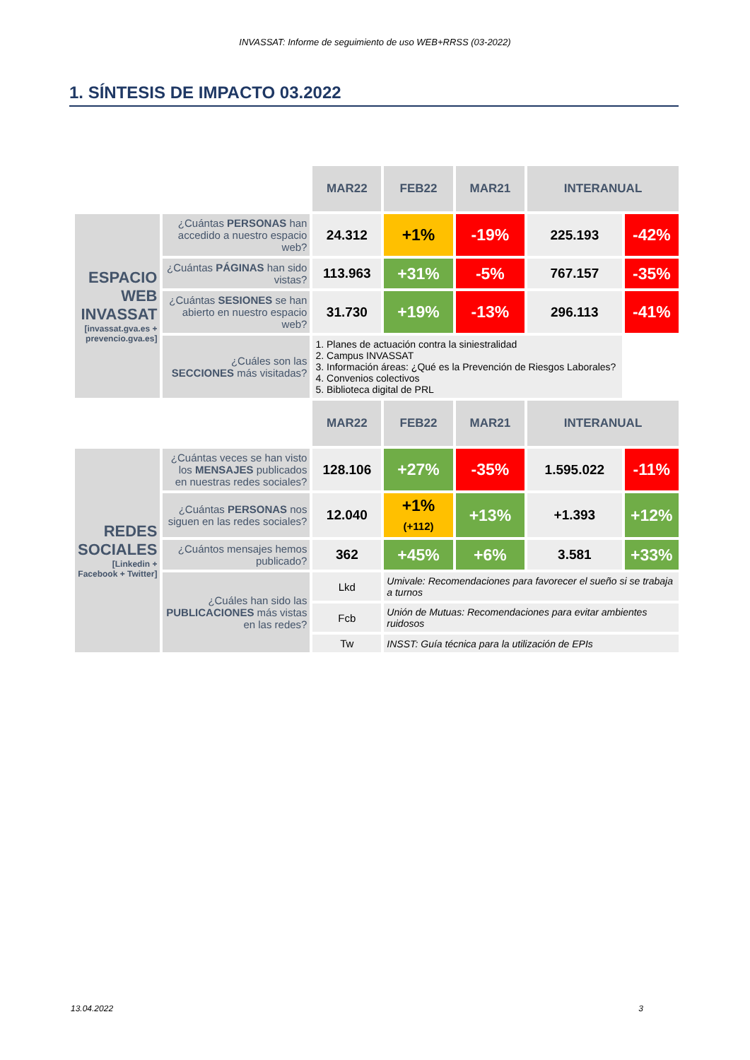INVASSAT: Informe de seguimiento de uso WEB+RRSS (03-2022)
1. SÍNTESIS DE IMPACTO 03.2022
| | | MAR22 | FEB22 | MAR21 | INTERANUAL | |
| ESPACIO WEB INVASSAT [invassat.gva.es + prevencio.gva.es] | ¿Cuántas PERSONAS han accedido a nuestro espacio web? | 24.312 | +1% | -19% | 225.193 | -42% |
| | ¿Cuántas PÁGINAS han sido vistas? | 113.963 | +31% | -5% | 767.157 | -35% |
| | ¿Cuántas SESIONES se han abierto en nuestro espacio web? | 31.730 | +19% | -13% | 296.113 | -41% |
| | ¿Cuáles son las SECCIONES más visitadas? | 1. Planes de actuación contra la siniestralidad 2. Campus INVASSAT 3. Información áreas: ¿Qué es la Prevención de Riesgos Laborales? 4. Convenios colectivos 5. Biblioteca digital de PRL | | | | |
| | | MAR22 | FEB22 | MAR21 | INTERANUAL | |
| REDES SOCIALES [Linkedin + Facebook + Twitter] | ¿Cuántas veces se han visto los MENSAJES publicados en nuestras redes sociales? | 128.106 | +27% | -35% | 1.595.022 | -11% |
| | ¿Cuántas PERSONAS nos siguen en las redes sociales? | 12.040 | +1% (+112) | +13% | +1.393 | +12% |
| | ¿Cuántos mensajes hemos publicado? | 362 | +45% | +6% | 3.581 | +33% |
| | ¿Cuáles han sido las PUBLICACIONES más vistas en las redes? | Lkd | Umivale: Recomendaciones para favorecer el sueño si se trabaja a turnos | | | |
| | | Fcb | Unión de Mutuas: Recomendaciones para evitar ambientes ruidosos | | | |
| | | Tw | INSST: Guía técnica para la utilización de EPIs | | | |
13.04.2022 3